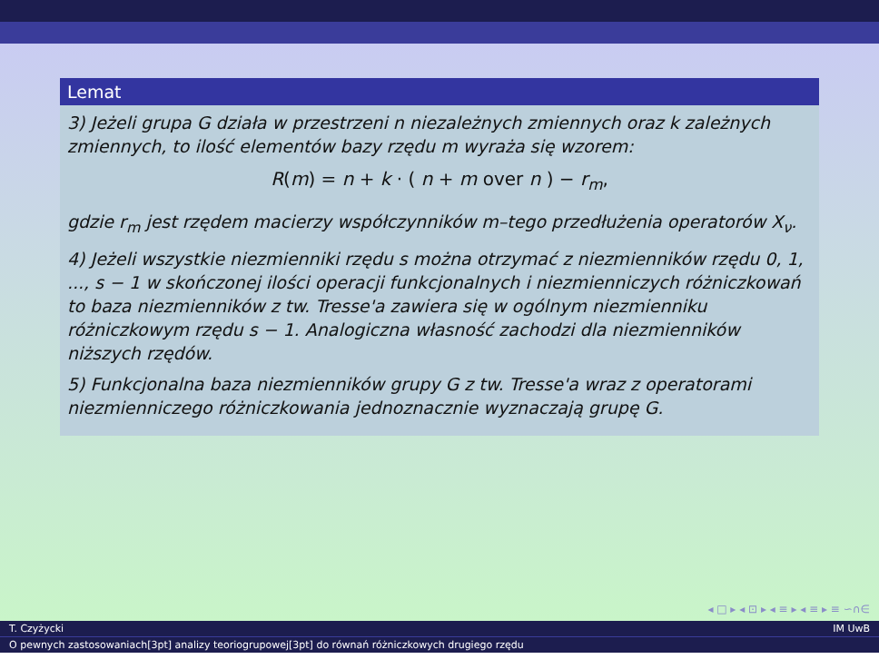Lemat
3) Jeżeli grupa G działa w przestrzeni n niezależnych zmiennych oraz k zależnych zmiennych, to ilość elementów bazy rzędu m wyraża się wzorem:
R(m) = n + k · ( n + m over n ) − r<sub>m</sub>,
gdzie r<sub>m</sub> jest rzędem macierzy współczynników m–tego przedłużenia operatorów X<sub>ν</sub>.
4) Jeżeli wszystkie niezmienniki rzędu s można otrzymać z niezmienników rzędu 0, 1, ..., s − 1 w skończonej ilości operacji funkcjonalnych i niezmienniczych różniczkowań to baza niezmienników z tw. Tresse'a zawiera się w ogólnym niezmienniku różniczkowym rzędu s − 1. Analogiczna własność zachodzi dla niezmienników niższych rzędów.
5) Funkcjonalna baza niezmienników grupy G z tw. Tresse'a wraz z operatorami niezmienniczego różniczkowania jednoznacznie wyznaczają grupę G.
◂ □ ▸ ◂ ⊡ ▸ ◂ ≡ ▸ ◂ ≡ ▸ ≡ ∽∩∈
T. Czyżycki IM UwB
O pewnych zastosowaniach[3pt] analizy teoriogrupowej[3pt] do równań różniczkowych drugiego rzędu